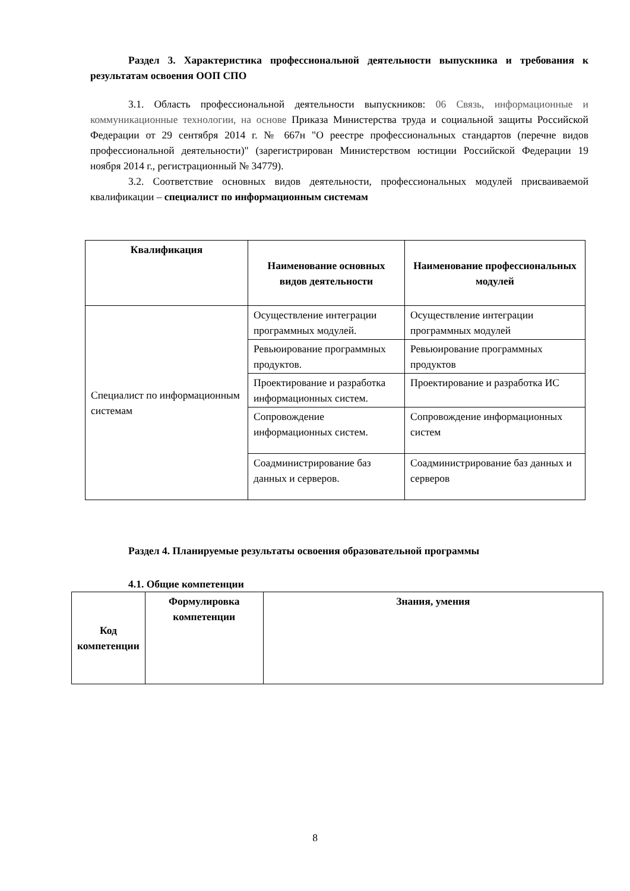Раздел 3. Характеристика профессиональной деятельности выпускника и требования к результатам освоения ООП СПО
3.1. Область профессиональной деятельности выпускников: 06 Связь, информационные и коммуникационные технологии, на основе Приказа Министерства труда и социальной защиты Российской Федерации от 29 сентября 2014 г. № 667н "О реестре профессиональных стандартов (перечне видов профессиональной деятельности)" (зарегистрирован Министерством юстиции Российской Федерации 19 ноября 2014 г., регистрационный № 34779).
3.2. Соответствие основных видов деятельности, профессиональных модулей присваиваемой квалификации – специалист по информационным системам
| Квалификация | Наименование основных видов деятельности | Наименование профессиональных модулей |
| --- | --- | --- |
| Специалист по информационным системам | Осуществление интеграции программных модулей. | Осуществление интеграции программных модулей |
| | Ревьюирование программных продуктов. | Ревьюирование программных продуктов |
| | Проектирование и разработка информационных систем. | Проектирование и разработка ИС |
| | Сопровождение информационных систем. | Сопровождение информационных систем |
| | Соадминистрирование баз данных и серверов. | Соадминистрирование баз данных и серверов |
Раздел 4. Планируемые результаты освоения образовательной программы
4.1. Общие компетенции
| Код компетенции | Формулировка компетенции | Знания, умения |
| --- | --- | --- |
8